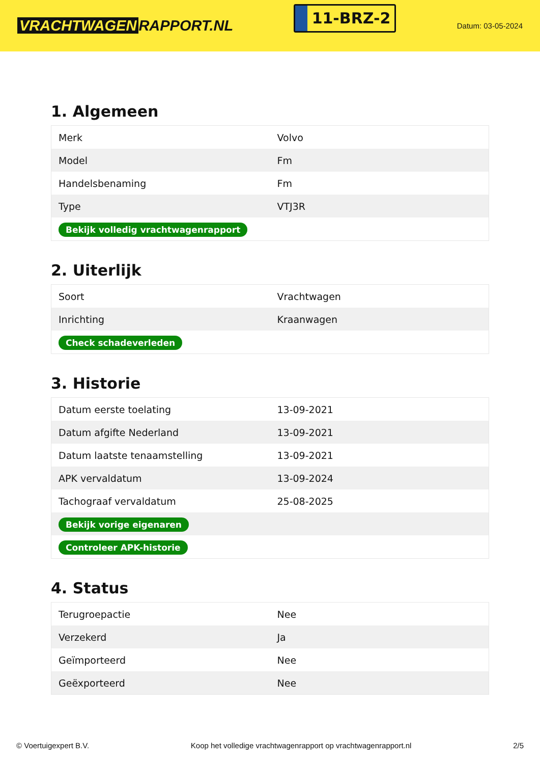VRACHTWAGEN RAPPORT.NL
11-BRZ-2
Datum: 03-05-2024
1. Algemeen
| Merk | Volvo |
| Model | Fm |
| Handelsbenaming | Fm |
| Type | VTJ3R |
| Bekijk volledig vrachtwagenrapport | |
2. Uiterlijk
| Soort | Vrachtwagen |
| Inrichting | Kraanwagen |
| Check schadeverleden | |
3. Historie
| Datum eerste toelating | 13-09-2021 |
| Datum afgifte Nederland | 13-09-2021 |
| Datum laatste tenaamstelling | 13-09-2021 |
| APK vervaldatum | 13-09-2024 |
| Tachograaf vervaldatum | 25-08-2025 |
| Bekijk vorige eigenaren | |
| Controleer APK-historie | |
4. Status
| Terugroepactie | Nee |
| Verzekerd | Ja |
| Geïmporteerd | Nee |
| Geëxporteerd | Nee |
© Voertuigexpert B.V. Koop het volledige vrachtwagenrapport op vrachtwagenrapport.nl 2/5